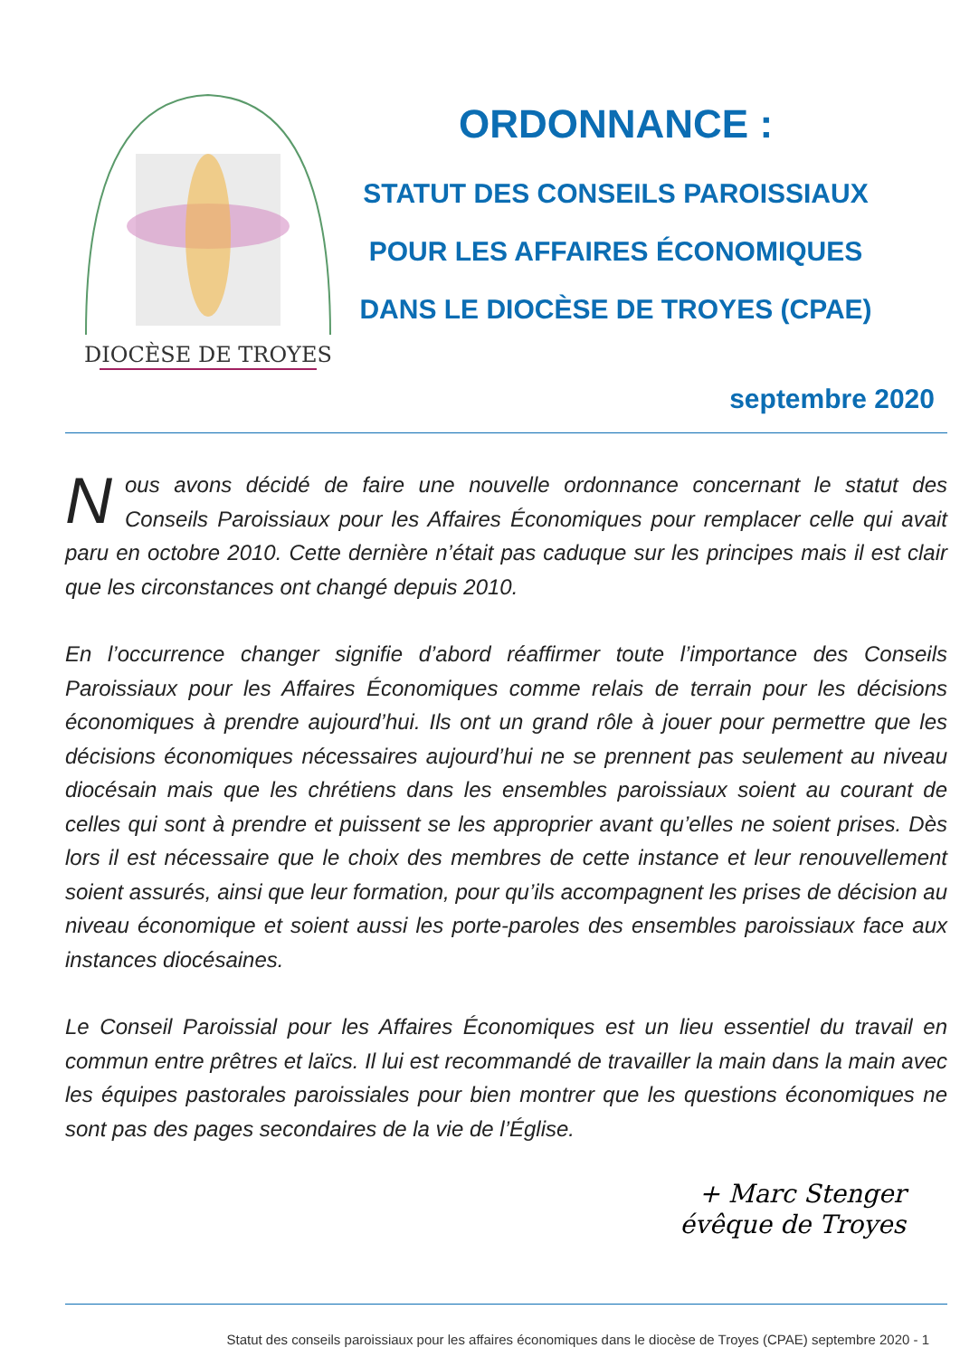DIOCÈSE DE TROYES
ORDONNANCE :
STATUT DES CONSEILS PAROISSIAUX
POUR LES AFFAIRES ÉCONOMIQUES
DANS LE DIOCÈSE DE TROYES (CPAE)
septembre 2020
Nous avons décidé de faire une nouvelle ordonnance concernant le statut des Conseils Paroissiaux pour les Affaires Économiques pour remplacer celle qui avait paru en octobre 2010. Cette dernière n’était pas caduque sur les principes mais il est clair que les circonstances ont changé depuis 2010.
En l’occurrence changer signifie d’abord réaffirmer toute l’importance des Conseils Paroissiaux pour les Affaires Économiques comme relais de terrain pour les décisions économiques à prendre aujourd’hui. Ils ont un grand rôle à jouer pour permettre que les décisions économiques nécessaires aujourd’hui ne se prennent pas seulement au niveau diocésain mais que les chrétiens dans les ensembles paroissiaux soient au courant de celles qui sont à prendre et puissent se les approprier avant qu’elles ne soient prises. Dès lors il est nécessaire que le choix des membres de cette instance et leur renouvellement soient assurés, ainsi que leur formation, pour qu’ils accompagnent les prises de décision au niveau économique et soient aussi les porte-paroles des ensembles paroissiaux face aux instances diocésaines.
Le Conseil Paroissial pour les Affaires Économiques est un lieu essentiel du travail en commun entre prêtres et laïcs. Il lui est recommandé de travailler la main dans la main avec les équipes pastorales paroissiales pour bien montrer que les questions économiques ne sont pas des pages secondaires de la vie de l’Église.
+ Marc Stenger
évêque de Troyes
Statut des conseils paroissiaux pour les affaires économiques dans le diocèse de Troyes (CPAE) septembre 2020 - 1